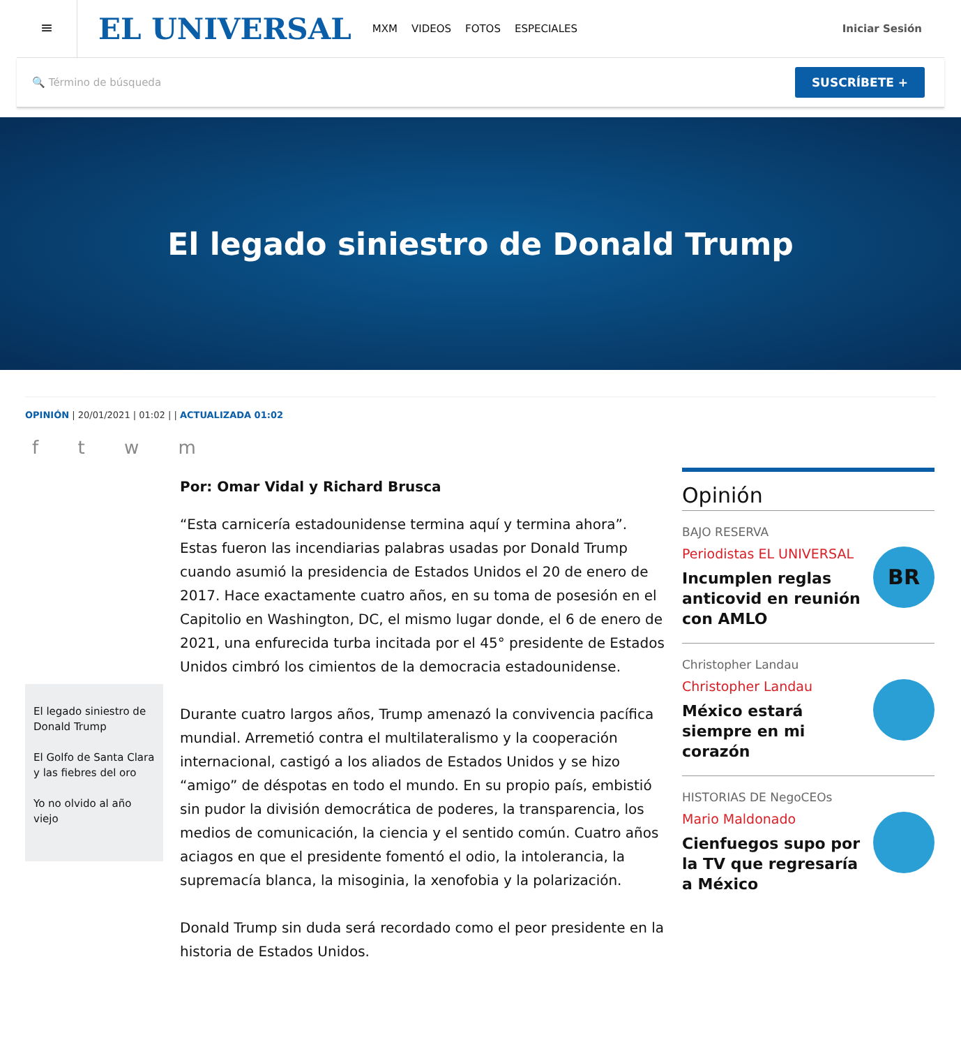≡
EL UNIVERSAL
MXM VIDEOS FOTOS ESPECIALES Iniciar Sesión
🔍 Término de búsqueda
SUSCRÍBETE +
El legado siniestro de Donald Trump
OPINIÓN | 20/01/2021 | 01:02 | | ACTUALIZADA 01:02
f t w m
El legado siniestro de Donald Trump
El Golfo de Santa Clara y las fiebres del oro
Yo no olvido al año viejo
Por: Omar Vidal y Richard Brusca
“Esta carnicería estadounidense termina aquí y termina ahora”. Estas fueron las incendiarias palabras usadas por Donald Trump cuando asumió la presidencia de Estados Unidos el 20 de enero de 2017. Hace exactamente cuatro años, en su toma de posesión en el Capitolio en Washington, DC, el mismo lugar donde, el 6 de enero de 2021, una enfurecida turba incitada por el 45° presidente de Estados Unidos cimbró los cimientos de la democracia estadounidense.
Durante cuatro largos años, Trump amenazó la convivencia pacífica mundial. Arremetió contra el multilateralismo y la cooperación internacional, castigó a los aliados de Estados Unidos y se hizo “amigo” de déspotas en todo el mundo. En su propio país, embistió sin pudor la división democrática de poderes, la transparencia, los medios de comunicación, la ciencia y el sentido común. Cuatro años aciagos en que el presidente fomentó el odio, la intolerancia, la supremacía blanca, la misoginia, la xenofobia y la polarización.
Donald Trump sin duda será recordado como el peor presidente en la historia de Estados Unidos.
Opinión
BAJO RESERVA
Periodistas EL UNIVERSAL
Incumplen reglas anticovid en reunión con AMLO
BR
Christopher Landau
Christopher Landau
México estará siempre en mi corazón
HISTORIAS DE NegoCEOs
Mario Maldonado
Cienfuegos supo por la TV que regresaría a México